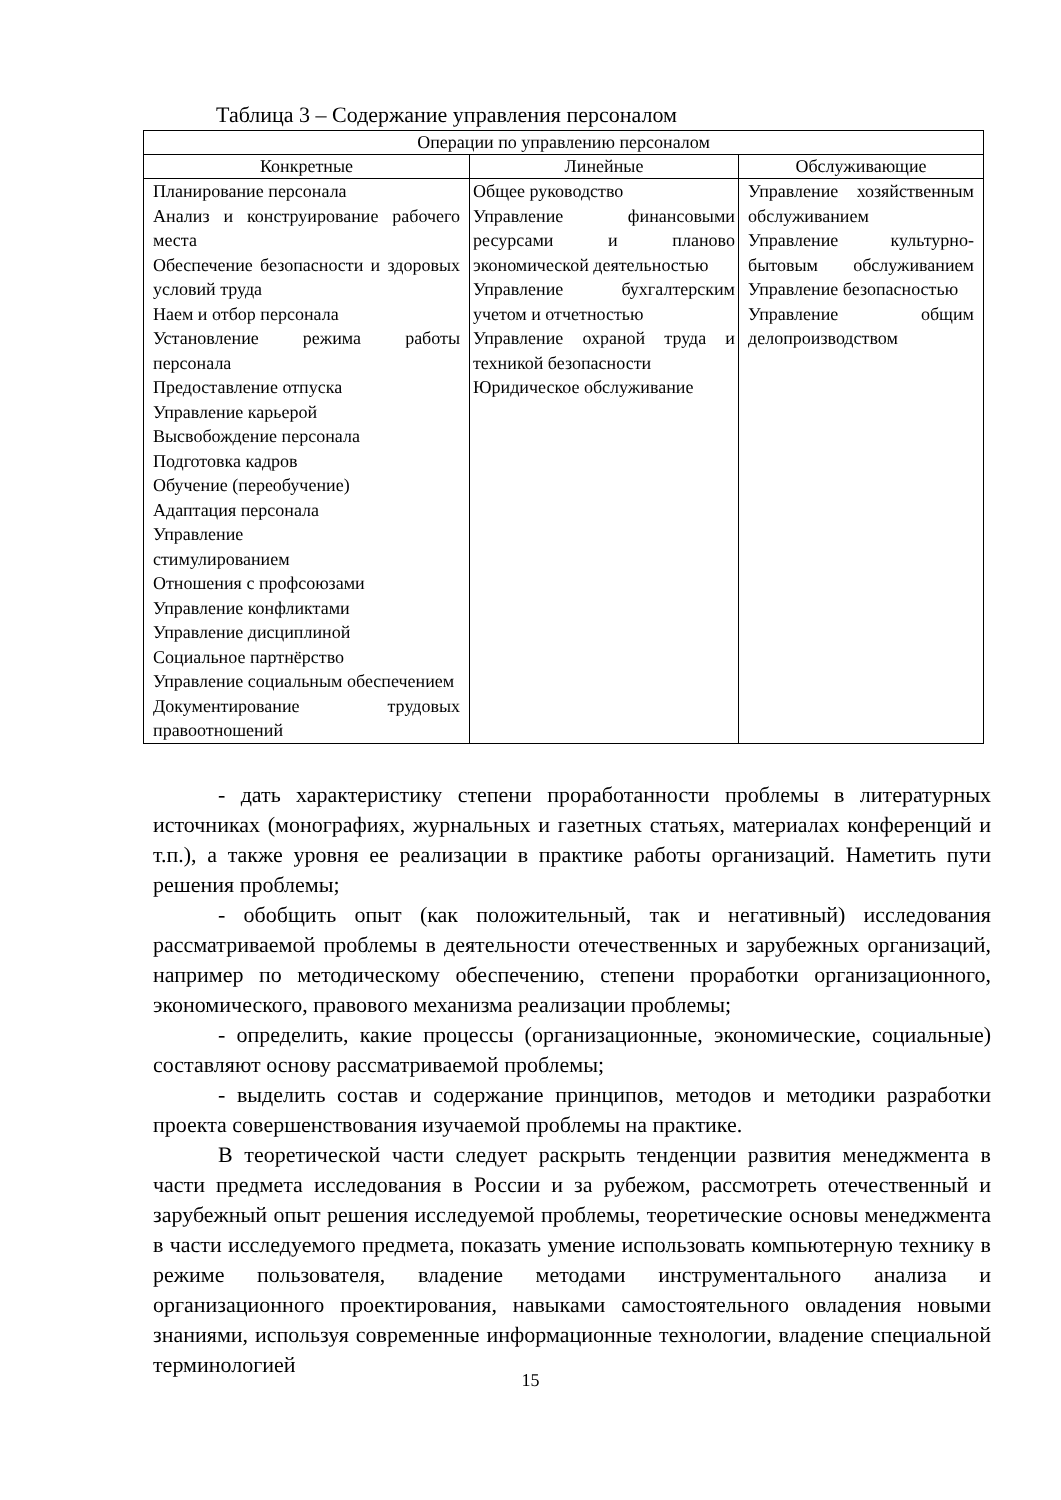Таблица 3 – Содержание управления персоналом
| Операции по управлению персоналом | | |
| --- | --- | --- |
| Конкретные | Линейные | Обслуживающие |
| Планирование персонала Анализ и конструирование рабочего места Обеспечение безопасности и здоровых условий труда Наем и отбор персонала Установление режима работы персонала Предоставление отпуска Управление карьерой Высвобождение персонала Подготовка кадров Обучение (переобучение) Адаптация персонала Управление стимулированием Отношения с профсоюзами Управление конфликтами Управление дисциплиной Социальное партнёрство Управление социальным обеспечением Документирование трудовых правоотношений | Общее руководство Управление финансовыми ресурсами и планово экономической деятельностью Управление бухгалтерским учетом и отчетностью Управление охраной труда и техникой безопасности Юридическое обслуживание | Управление хозяйственным обслуживанием Управление культурно-бытовым обслуживанием Управление безопасностью Управление общим делопроизводством |
- дать характеристику степени проработанности проблемы в литературных источниках (монографиях, журнальных и газетных статьях, материалах конференций и т.п.), а также уровня ее реализации в практике работы организаций. Наметить пути решения проблемы;
- обобщить опыт (как положительный, так и негативный) исследования рассматриваемой проблемы в деятельности отечественных и зарубежных организаций, например по методическому обеспечению, степени проработки организационного, экономического, правового механизма реализации проблемы;
- определить, какие процессы (организационные, экономические, социальные) составляют основу рассматриваемой проблемы;
- выделить состав и содержание принципов, методов и методики разработки проекта совершенствования изучаемой проблемы на практике.
В теоретической части следует раскрыть тенденции развития менеджмента в части предмета исследования в России и за рубежом, рассмотреть отечественный и зарубежный опыт решения исследуемой проблемы, теоретические основы менеджмента в части исследуемого предмета, показать умение использовать компьютерную технику в режиме пользователя, владение методами инструментального анализа и организационного проектирования, навыками самостоятельного овладения новыми знаниями, используя современные информационные технологии, владение специальной терминологией
15